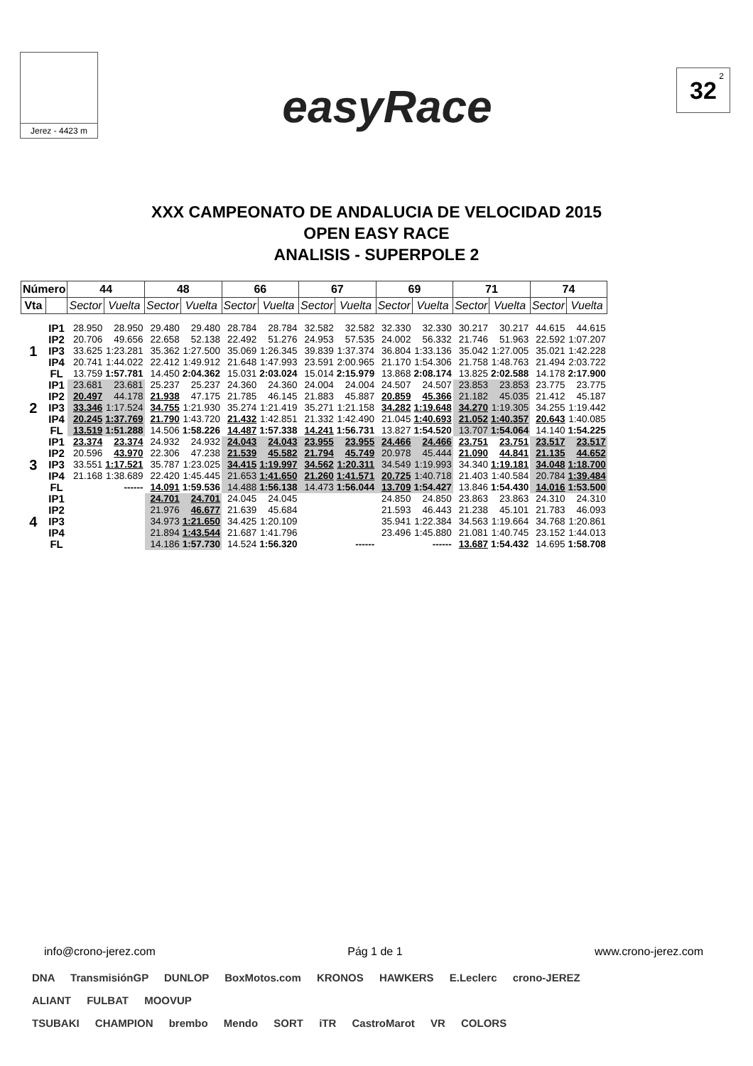Jerez - 4423 m
easyRace
32<sup>2</sup>
XXX CAMPEONATO DE ANDALUCIA DE VELOCIDAD 2015
OPEN EASY RACE
ANALISIS - SUPERPOLE 2
| Número | | 44 | | 48 | | 66 | | 67 | | 69 | | 71 | | 74 | |
| --- | --- | --- | --- | --- | --- | --- | --- | --- | --- | --- | --- | --- | --- | --- | --- |
| Vta | | Sector | Vuelta | Sector | Vuelta | Sector | Vuelta | Sector | Vuelta | Sector | Vuelta | Sector | Vuelta | Sector | Vuelta |
| 1 | IP1 | 28.950 | 28.950 | 29.480 | 29.480 | 28.784 | 28.784 | 32.582 | 32.582 | 32.330 | 32.330 | 30.217 | 30.217 | 44.615 | 44.615 |
| | IP2 | 20.706 | 49.656 | 22.658 | 52.138 | 22.492 | 51.276 | 24.953 | 57.535 | 24.002 | 56.332 | 21.746 | 51.963 | 22.592 | 1:07.207 |
| | IP3 | 33.625 | 1:23.281 | 35.362 | 1:27.500 | 35.069 | 1:26.345 | 39.839 | 1:37.374 | 36.804 | 1:33.136 | 35.042 | 1:27.005 | 35.021 | 1:42.228 |
| | IP4 | 20.741 | 1:44.022 | 22.412 | 1:49.912 | 21.648 | 1:47.993 | 23.591 | 2:00.965 | 21.170 | 1:54.306 | 21.758 | 1:48.763 | 21.494 | 2:03.722 |
| | FL | 13.759 | 1:57.781 | 14.450 | 2:04.362 | 15.031 | 2:03.024 | 15.014 | 2:15.979 | 13.868 | 2:08.174 | 13.825 | 2:02.588 | 14.178 | 2:17.900 |
| 2 | IP1 | 23.681 | 23.681 | 25.237 | 25.237 | 24.360 | 24.360 | 24.004 | 24.004 | 24.507 | 24.507 | 23.853 | 23.853 | 23.775 | 23.775 |
| | IP2 | 20.497 | 44.178 | 21.938 | 47.175 | 21.785 | 46.145 | 21.883 | 45.887 | 20.859 | 45.366 | 21.182 | 45.035 | 21.412 | 45.187 |
| | IP3 | 33.346 | 1:17.524 | 34.755 | 1:21.930 | 35.274 | 1:21.419 | 35.271 | 1:21.158 | 34.282 | 1:19.648 | 34.270 | 1:19.305 | 34.255 | 1:19.442 |
| | IP4 | 20.245 | 1:37.769 | 21.790 | 1:43.720 | 21.432 | 1:42.851 | 21.332 | 1:42.490 | 21.045 | 1:40.693 | 21.052 | 1:40.357 | 20.643 | 1:40.085 |
| | FL | 13.519 | 1:51.288 | 14.506 | 1:58.226 | 14.487 | 1:57.338 | 14.241 | 1:56.731 | 13.827 | 1:54.520 | 13.707 | 1:54.064 | 14.140 | 1:54.225 |
| 3 | IP1 | 23.374 | 23.374 | 24.932 | 24.932 | 24.043 | 24.043 | 23.955 | 23.955 | 24.466 | 24.466 | 23.751 | 23.751 | 23.517 | 23.517 |
| | IP2 | 20.596 | 43.970 | 22.306 | 47.238 | 21.539 | 45.582 | 21.794 | 45.749 | 20.978 | 45.444 | 21.090 | 44.841 | 21.135 | 44.652 |
| | IP3 | 33.551 | 1:17.521 | 35.787 | 1:23.025 | 34.415 | 1:19.997 | 34.562 | 1:20.311 | 34.549 | 1:19.993 | 34.340 | 1:19.181 | 34.048 | 1:18.700 |
| | IP4 | 21.168 | 1:38.689 | 22.420 | 1:45.445 | 21.653 | 1:41.650 | 21.260 | 1:41.571 | 20.725 | 1:40.718 | 21.403 | 1:40.584 | 20.784 | 1:39.484 |
| | FL | | ------ | 14.091 | 1:59.536 | 14.488 | 1:56.138 | 14.473 | 1:56.044 | 13.709 | 1:54.427 | 13.846 | 1:54.430 | 14.016 | 1:53.500 |
| 4 | IP1 | | | 24.701 | 24.701 | 24.045 | 24.045 | | | 24.850 | 24.850 | 23.863 | 23.863 | 24.310 | 24.310 |
| | IP2 | | | 21.976 | 46.677 | 21.639 | 45.684 | | | 21.593 | 46.443 | 21.238 | 45.101 | 21.783 | 46.093 |
| | IP3 | | | 34.973 | 1:21.650 | 34.425 | 1:20.109 | | | 35.941 | 1:22.384 | 34.563 | 1:19.664 | 34.768 | 1:20.861 |
| | IP4 | | | 21.894 | 1:43.544 | 21.687 | 1:41.796 | | | 23.496 | 1:45.880 | 21.081 | 1:40.745 | 23.152 | 1:44.013 |
| | FL | | | 14.186 | 1:57.730 | 14.524 | 1:56.320 | | ------ | | ------ | 13.687 | 1:54.432 | 14.695 | 1:58.708 |
info@crono-jerez.com Pág 1 de 1 www.crono-jerez.com
DNA TransmisiónGP DUNLOP BoxMotos.com KRONOS HAWKERS E.Leclerc crono-JEREZ
ALIANT FULBAT MOOVUP
TSUBAKI CHAMPION brembo Mendo SORT iTR CastroMarot VR COLORS